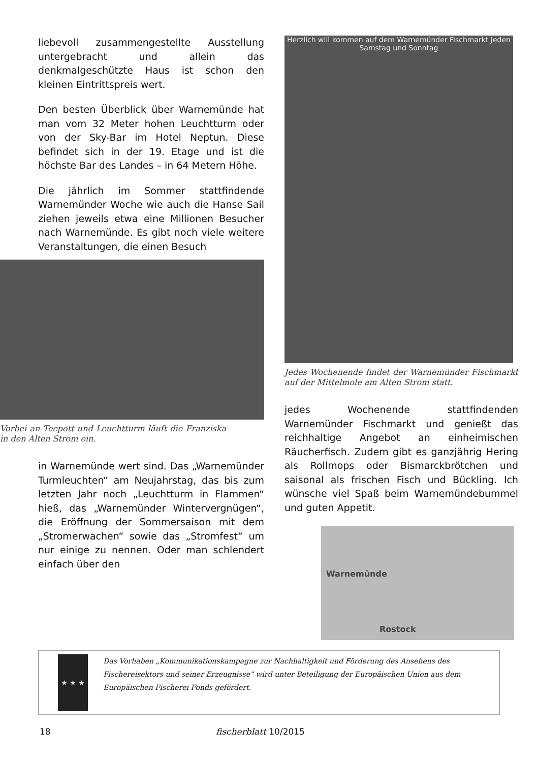liebevoll zusammengestellte Ausstellung untergebracht und allein das denkmalgeschützte Haus ist schon den kleinen Eintrittspreis wert.
Den besten Überblick über Warnemünde hat man vom 32 Meter hohen Leuchtturm oder von der Sky-Bar im Hotel Neptun. Diese befindet sich in der 19. Etage und ist die höchste Bar des Landes – in 64 Metern Höhe.
Die jährlich im Sommer stattfindende Warnemünder Woche wie auch die Hanse Sail ziehen jeweils etwa eine Millionen Besucher nach Warnemünde. Es gibt noch viele weitere Veranstaltungen, die einen Besuch
Vorbei an Teepott und Leuchtturm läuft die Franziska in den Alten Strom ein.
in Warnemünde wert sind. Das „Warnemünder Turmleuchten“ am Neujahrstag, das bis zum letzten Jahr noch „Leuchtturm in Flammen“ hieß, das „Warnemünder Wintervergnügen“, die Eröffnung der Sommersaison mit dem „Stromerwachen“ sowie das „Stromfest“ um nur einige zu nennen. Oder man schlendert einfach über den
Herzlich will kommen auf dem Warnemünder Fischmarkt Jeden Samstag und Sonntag
Jedes Wochenende findet der Warnemünder Fischmarkt auf der Mittelmole am Alten Strom statt.
jedes Wochenende stattfindenden Warnemünder Fischmarkt und genießt das reichhaltige Angebot an einheimischen Räucherfisch. Zudem gibt es ganzjährig Hering als Rollmops oder Bismarckbrötchen und saisonal als frischen Fisch und Bückling. Ich wünsche viel Spaß beim Warnemündebummel und guten Appetit.
Warnemünde
Rostock
★ ★ ★
Das Vorhaben „Kommunikationskampagne zur Nachhaltigkeit und Förderung des Ansehens des Fischereisektors und seiner Erzeugnisse“ wird unter Beteiligung der Europäischen Union aus dem Europäischen Fischerei Fonds gefördert.
18 fischerblatt 10/2015